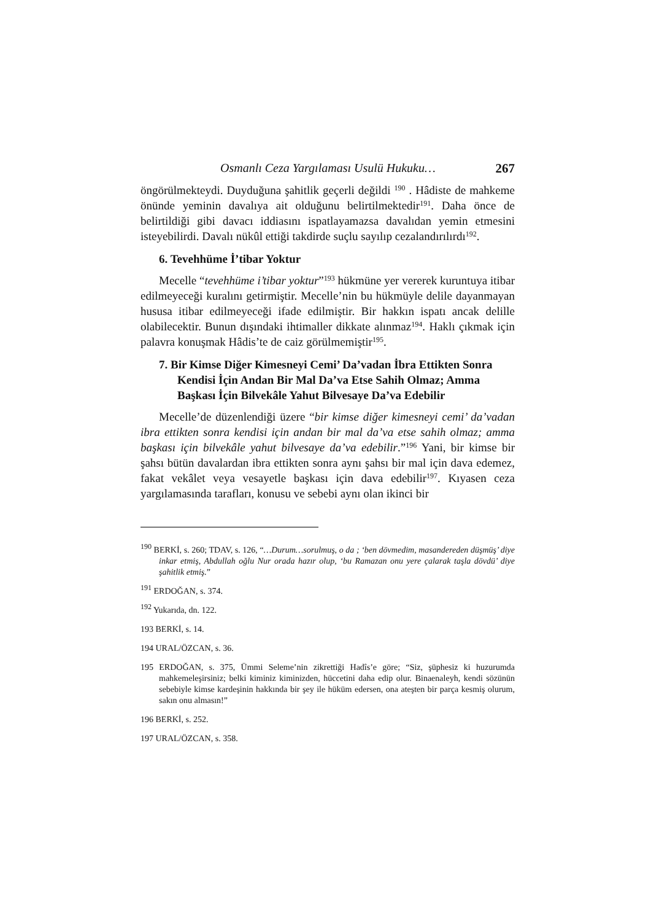Osmanlı Ceza Yargılaması Usulü Hukuku… 267
öngörülmekteydi. Duyduğuna şahitlik geçerli değildi <sup>190</sup> . Hâdiste de mahkeme önünde yeminin davalıya ait olduğunu belirtilmektedir<sup>191</sup>. Daha önce de belirtildiği gibi davacı iddiasını ispatlayamazsa davalıdan yemin etmesini isteyebilirdi. Davalı nükûl ettiği takdirde suçlu sayılıp cezalandırılırdı<sup>192</sup>.
6. Tevehhüme İ’tibar Yoktur
Mecelle “tevehhüme i’tibar yoktur”<sup>193</sup> hükmüne yer vererek kuruntuya itibar edilmeyeceği kuralını getirmiştir. Mecelle’nin bu hükmüyle delile dayanmayan hususa itibar edilmeyeceği ifade edilmiştir. Bir hakkın ispatı ancak delille olabilecektir. Bunun dışındaki ihtimaller dikkate alınmaz<sup>194</sup>. Haklı çıkmak için palavra konuşmak Hâdis’te de caiz görülmemiştir<sup>195</sup>.
7. Bir Kimse Diğer Kimesneyi Cemi’ Da’vadan İbra Ettikten Sonra Kendisi İçin Andan Bir Mal Da’va Etse Sahih Olmaz; Amma Başkası İçin Bilvekâle Yahut Bilvesaye Da’va Edebilir
Mecelle’de düzenlendiği üzere “bir kimse diğer kimesneyi cemi’ da’vadan ibra ettikten sonra kendisi için andan bir mal da’va etse sahih olmaz; amma başkası için bilvekâle yahut bilvesaye da’va edebilir.”<sup>196</sup> Yani, bir kimse bir şahsı bütün davalardan ibra ettikten sonra aynı şahsı bir mal için dava edemez, fakat vekâlet veya vesayetle başkası için dava edebilir<sup>197</sup>. Kıyasen ceza yargılamasında tarafları, konusu ve sebebi aynı olan ikinci bir
<sup>190</sup> BERKİ, s. 260; TDAV, s. 126, “…Durum…sorulmuş, o da ; ‘ben dövmedim, masandereden düşmüş’ diye inkar etmiş, Abdullah oğlu Nur orada hazır olup, ‘bu Ramazan onu yere çalarak taşla dövdü’ diye şahitlik etmiş.”
<sup>191</sup> ERDOĞAN, s. 374.
<sup>192</sup> Yukarıda, dn. 122.
193 BERKİ, s. 14.
194 URAL/ÖZCAN, s. 36.
195 ERDOĞAN, s. 375, Ümmi Seleme’nin zikrettiği Hadîs’e göre; “Siz, şüphesiz ki huzurumda mahkemeleşirsiniz; belki kiminiz kiminizden, hüccetini daha edip olur. Binaenaleyh, kendi sözünün sebebiyle kimse kardeşinin hakkında bir şey ile hüküm edersen, ona ateşten bir parça kesmiş olurum, sakın onu almasın!”
196 BERKİ, s. 252.
197 URAL/ÖZCAN, s. 358.